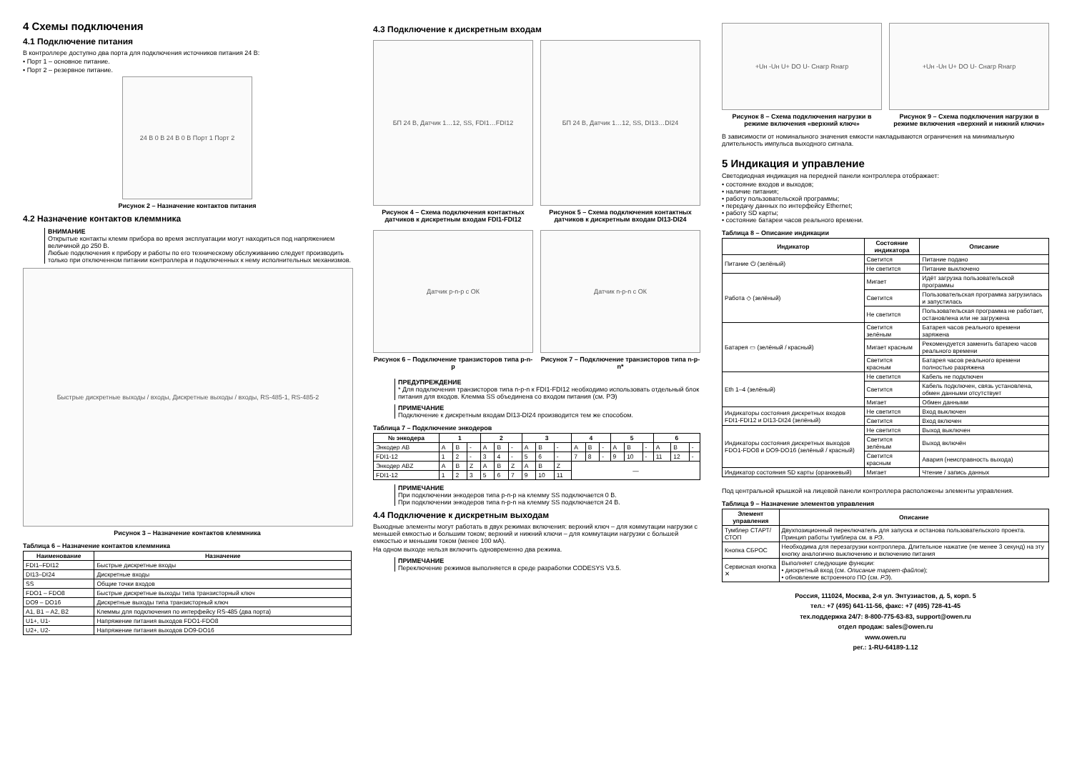4 Схемы подключения
4.1 Подключение питания
В контроллере доступно два порта для подключения источников питания 24 В:
• Порт 1 – основное питание.
• Порт 2 – резервное питание.
24 В 0 В 24 В 0 В Порт 1 Порт 2
Рисунок 2 – Назначение контактов питания
4.2 Назначение контактов клеммника
ВНИМАНИЕ
Открытые контакты клемм прибора во время эксплуатации могут находиться под напряжением величиной до 250 В.
Любые подключения к прибору и работы по его техническому обслуживанию следует производить только при отключенном питании контроллера и подключенных к нему исполнительных механизмов.
Быстрые дискретные выходы / входы, Дискретные выходы / входы, RS-485-1, RS-485-2
Рисунок 3 – Назначение контактов клеммника
Таблица 6 – Назначение контактов клеммника
| Наименование | Назначение |
| --- | --- |
| FDI1–FDI12 | Быстрые дискретные входы |
| DI13–DI24 | Дискретные входы |
| SS | Общие точки входов |
| FDO1 – FDO8 | Быстрые дискретные выходы типа транзисторный ключ |
| DO9 – DO16 | Дискретные выходы типа транзисторный ключ |
| A1, B1 – A2, B2 | Клеммы для подключения по интерфейсу RS-485 (два порта) |
| U1+, U1- | Напряжение питания выходов FDO1-FDO8 |
| U2+, U2- | Напряжение питания выходов DO9-DO16 |
4.3 Подключение к дискретным входам
БП 24 В, Датчик 1…12, SS, FDI1…FDI12
Рисунок 4 – Схема подключения контактных датчиков к дискретным входам FDI1-FDI12
БП 24 В, Датчик 1…12, SS, DI13…DI24
Рисунок 5 – Схема подключения контактных датчиков к дискретным входам DI13-DI24
Датчик p-n-p с ОК
Рисунок 6 – Подключение транзисторов типа p-n-p
Датчик n-p-n с ОК
Рисунок 7 – Подключение транзисторов типа n-p-n*
ПРЕДУПРЕЖДЕНИЕ
* Для подключения транзисторов типа n-p-n к FDI1-FDI12 необходимо использовать отдельный блок питания для входов. Клемма SS объединена со входом питания (см. РЭ)
ПРИМЕЧАНИЕ
Подключение к дискретным входам DI13-DI24 производится тем же способом.
Таблица 7 – Подключение энкодеров
| № энкодера | 1 | | | 2 | | | 3 | | | 4 | | | 5 | | | 6 | | |
| --- | --- | --- | --- | --- | --- | --- | --- | --- | --- | --- | --- | --- | --- | --- | --- | --- | --- | --- |
| Энкодер AB | A | B | - | A | B | - | A | B | - | A | B | - | A | B | - | A | B | - |
| FDI1-12 | 1 | 2 | - | 3 | 4 | - | 5 | 6 | - | 7 | 8 | - | 9 | 10 | - | 11 | 12 | - |
| Энкодер ABZ | A | B | Z | A | B | Z | A | B | Z | — | | | | | | | | |
| FDI1-12 | 1 | 2 | 3 | 5 | 6 | 7 | 9 | 10 | 11 | | | | | | | | | |
ПРИМЕЧАНИЕ
При подключении энкодеров типа p-n-p на клемму SS подключается 0 В.
При подключении энкодеров типа n-p-n на клемму SS подключается 24 В.
4.4 Подключение к дискретным выходам
Выходные элементы могут работать в двух режимах включения: верхний ключ – для коммутации нагрузки с меньшей емкостью и большим током; верхний и нижний ключи – для коммутации нагрузки с большей емкостью и меньшим током (менее 100 мА).
На одном выходе нельзя включить одновременно два режима.
ПРИМЕЧАНИЕ
Переключение режимов выполняется в среде разработки CODESYS V3.5.
+Uн -Uн U+ DO U- Cнагр Rнагр
Рисунок 8 – Схема подключения нагрузки в режиме включения «верхний ключ»
+Uн -Uн U+ DO U- Cнагр Rнагр
Рисунок 9 – Схема подключения нагрузки в режиме включения «верхний и нижний ключи»
В зависимости от номинального значения емкости накладываются ограничения на минимальную длительность импульса выходного сигнала.
5 Индикация и управление
Светодиодная индикация на передней панели контроллера отображает:
• состояние входов и выходов;
• наличие питания;
• работу пользовательской программы;
• передачу данных по интерфейсу Ethernet;
• работу SD карты;
• состояние батареи часов реального времени.
Таблица 8 – Описание индикации
| Индикатор | Состояние индикатора | Описание |
| --- | --- | --- |
| Питание ⏻ (зелёный) | Светится | Питание подано |
| | Не светится | Питание выключено |
| Работа ◇ (зелёный) | Мигает | Идёт загрузка пользовательской программы |
| | Светится | Пользовательская программа загрузилась и запустилась |
| | Не светится | Пользовательская программа не работает, остановлена или не загружена |
| Батарея ▭ (зелёный / красный) | Светится зелёным | Батарея часов реального времени заряжена |
| | Мигает красным | Рекомендуется заменить батарею часов реального времени |
| | Светится красным | Батарея часов реального времени полностью разряжена |
| Eth 1–4 (зелёный) | Не светится | Кабель не подключен |
| | Светится | Кабель подключен, связь установлена, обмен данными отсутствует |
| | Мигает | Обмен данными |
| Индикаторы состояния дискретных входов FDI1-FDI12 и DI13-DI24 (зелёный) | Не светится | Вход выключен |
| | Светится | Вход включен |
| Индикаторы состояния дискретных выходов FDO1-FDO8 и DO9-DO16 (зелёный / красный) | Не светится | Выход выключен |
| | Светится зелёным | Выход включён |
| | Светится красным | Авария (неисправность выхода) |
| Индикатор состояния SD карты (оранжевый) | Мигает | Чтение / запись данных |
Под центральной крышкой на лицевой панели контроллера расположены элементы управления.
Таблица 9 – Назначение элементов управления
| Элемент управления | Описание |
| --- | --- |
| Тумблер СТАРТ/СТОП | Двухпозиционный переключатель для запуска и останова пользовательского проекта. Принцип работы тумблера см. в РЭ . |
| Кнопка СБРОС | Необходима для перезагрузки контроллера. Длительное нажатие (не менее 3 секунд) на эту кнопку аналогично выключению и включению питания |
| Сервисная кнопка ✕ | Выполняет следующие функции: • дискретный вход (см. Описание таргет-файлов ); • обновление встроенного ПО (см. РЭ ). |
Россия, 111024, Москва, 2-я ул. Энтузиастов, д. 5, корп. 5
тел.: +7 (495) 641-11-56, факс: +7 (495) 728-41-45
тех.поддержка 24/7: 8-800-775-63-83, support@owen.ru
отдел продаж: sales@owen.ru
www.owen.ru
рег.: 1-RU-64189-1.12